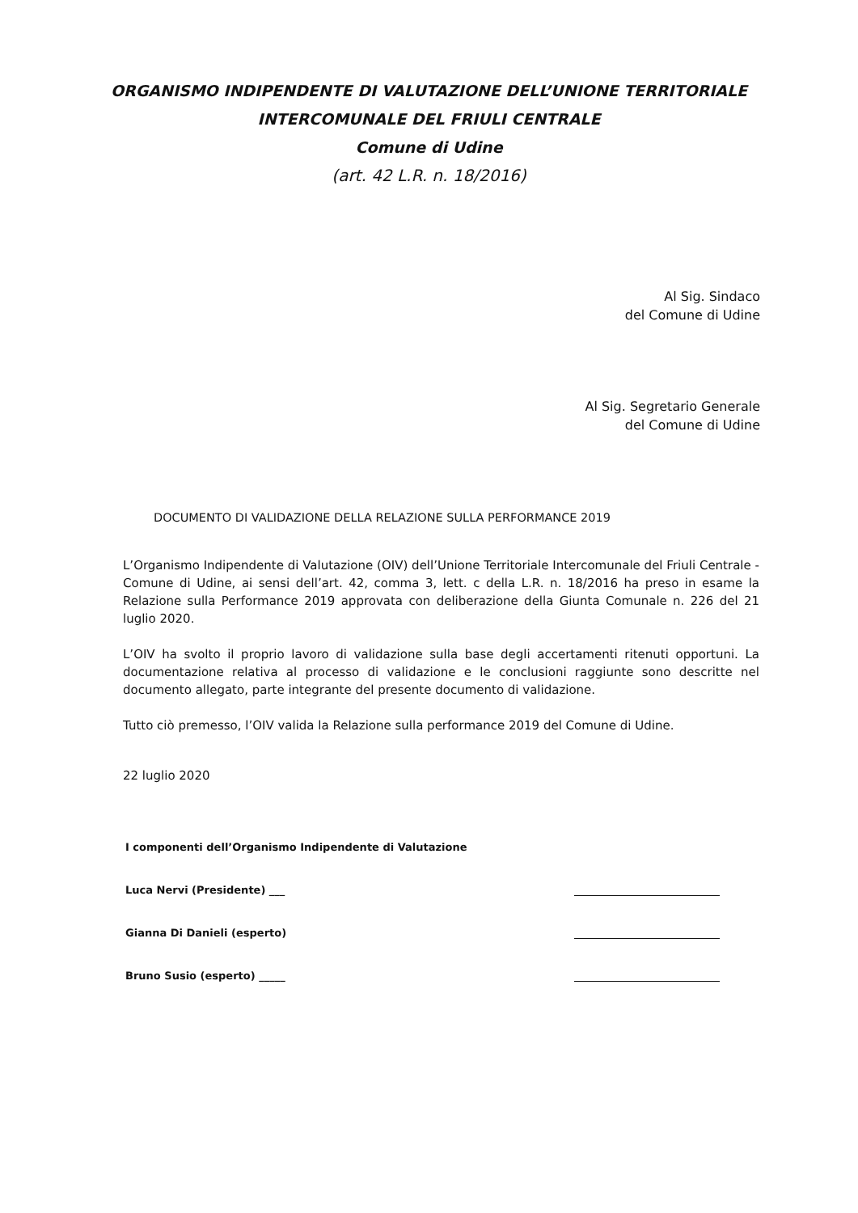ORGANISMO INDIPENDENTE DI VALUTAZIONE DELL’UNIONE TERRITORIALE
INTERCOMUNALE DEL FRIULI CENTRALE
Comune di Udine
(art. 42 L.R. n. 18/2016)
Al Sig. Sindaco
del Comune di Udine
Al Sig. Segretario Generale
del Comune di Udine
DOCUMENTO DI VALIDAZIONE DELLA RELAZIONE SULLA PERFORMANCE 2019
L’Organismo Indipendente di Valutazione (OIV) dell’Unione Territoriale Intercomunale del Friuli Centrale - Comune di Udine, ai sensi dell’art. 42, comma 3, lett. c della L.R. n. 18/2016 ha preso in esame la Relazione sulla Performance 2019 approvata con deliberazione della Giunta Comunale n. 226 del 21 luglio 2020.
L’OIV ha svolto il proprio lavoro di validazione sulla base degli accertamenti ritenuti opportuni. La documentazione relativa al processo di validazione e le conclusioni raggiunte sono descritte nel documento allegato, parte integrante del presente documento di validazione.
Tutto ciò premesso, l’OIV valida la Relazione sulla performance 2019 del Comune di Udine.
22 luglio 2020
I componenti dell’Organismo Indipendente di Valutazione
Luca Nervi (Presidente) ___
Gianna Di Danieli (esperto)
Bruno Susio (esperto) _____